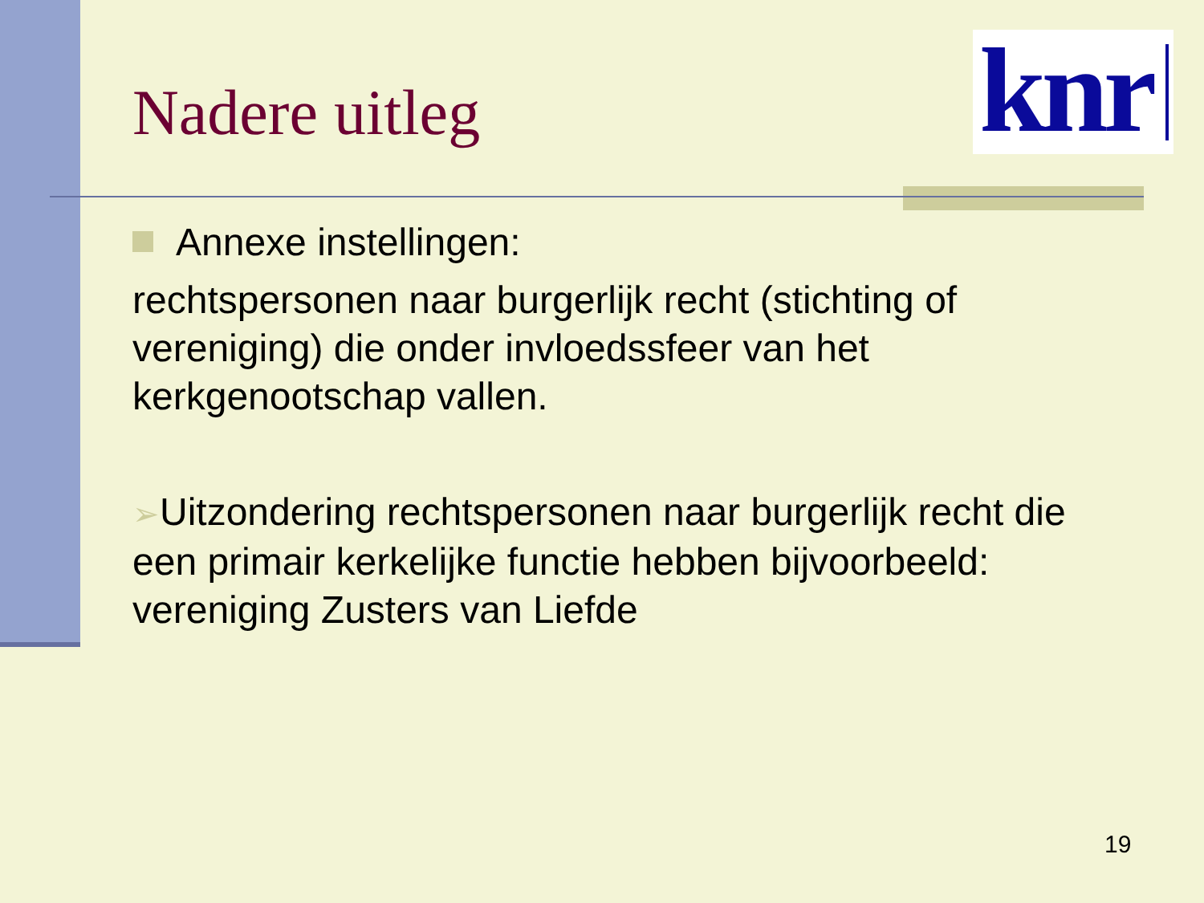knr
Nadere uitleg
Annexe instellingen:
rechtspersonen naar burgerlijk recht (stichting of vereniging) die onder invloedssfeer van het kerkgenootschap vallen.
➢Uitzondering rechtspersonen naar burgerlijk recht die een primair kerkelijke functie hebben bijvoorbeeld: vereniging Zusters van Liefde
19